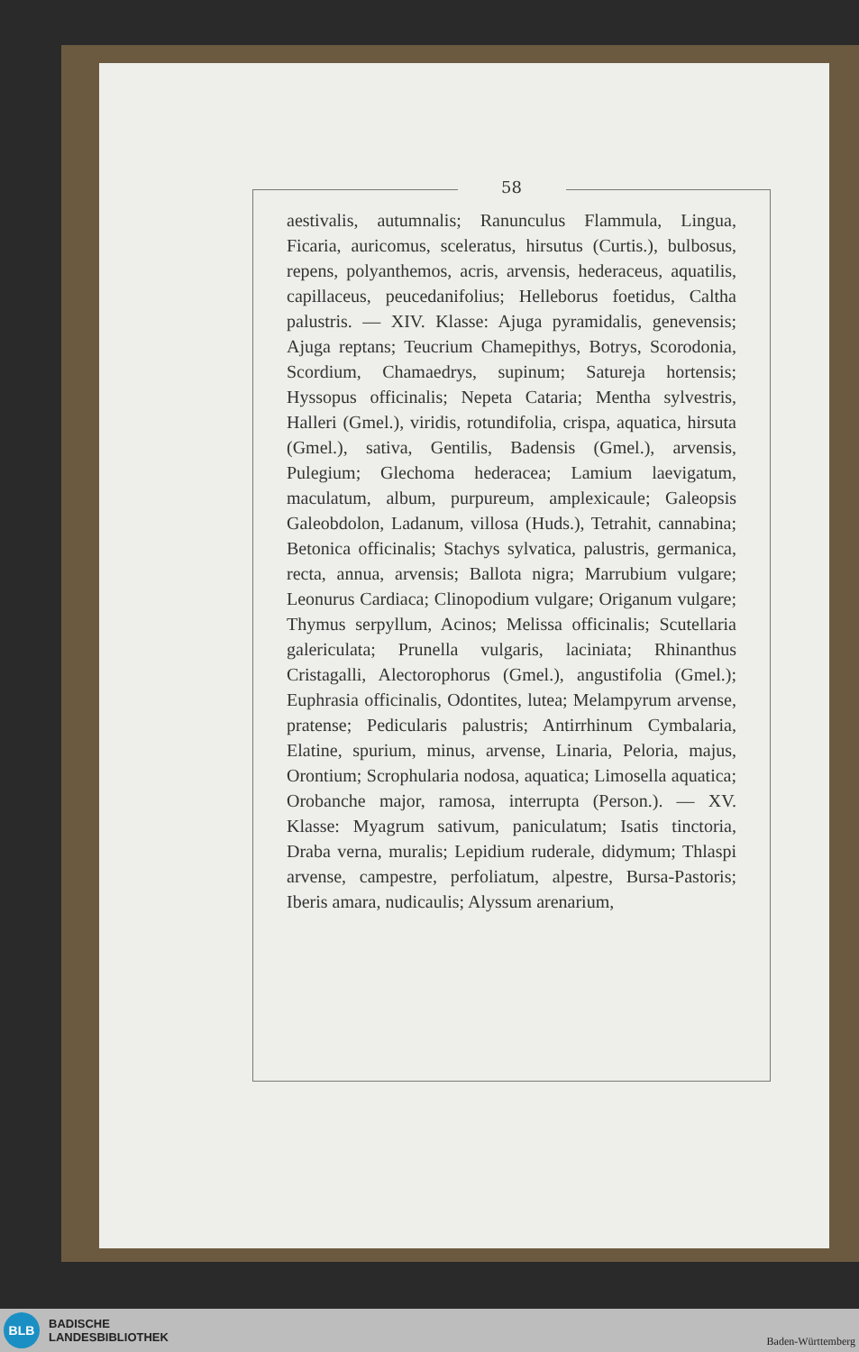58
aestivalis, autumnalis; Ranunculus Flammula, Lingua, Ficaria, auricomus, sceleratus, hirsutus (Curtis.), bulbosus, repens, polyanthemos, acris, arvensis, hederaceus, aquatilis, capillaceus, peucedanifolius; Helleborus foetidus, Caltha palustris. — XIV. Klasse: Ajuga pyramidalis, genevensis; Ajuga reptans; Teucrium Chamepithys, Botrys, Scorodonia, Scordium, Chamaedrys, supinum; Satureja hortensis; Hyssopus officinalis; Nepeta Cataria; Mentha sylvestris, Halleri (Gmel.), viridis, rotundifolia, crispa, aquatica, hirsuta (Gmel.), sativa, Gentilis, Badensis (Gmel.), arvensis, Pulegium; Glechoma hederacea; Lamium laevigatum, maculatum, album, purpureum, amplexicaule; Galeopsis Galeobdolon, Ladanum, villosa (Huds.), Tetrahit, cannabina; Betonica officinalis; Stachys sylvatica, palustris, germanica, recta, annua, arvensis; Ballota nigra; Marrubium vulgare; Leonurus Cardiaca; Clinopodium vulgare; Origanum vulgare; Thymus serpyllum, Acinos; Melissa officinalis; Scutellaria galericulata; Prunella vulgaris, laciniata; Rhinanthus Cristagalli, Alectorophorus (Gmel.), angustifolia (Gmel.); Euphrasia officinalis, Odontites, lutea; Melampyrum arvense, pratense; Pedicularis palustris; Antirrhinum Cymbalaria, Elatine, spurium, minus, arvense, Linaria, Peloria, majus, Orontium; Scrophularia nodosa, aquatica; Limosella aquatica; Orobanche major, ramosa, interrupta (Person.). — XV. Klasse: Myagrum sativum, paniculatum; Isatis tinctoria, Draba verna, muralis; Lepidium ruderale, didymum; Thlaspi arvense, campestre, perfoliatum, alpestre, Bursa-Pastoris; Iberis amara, nudicaulis; Alyssum arenarium,
BLB
BADISCHE
LANDESBIBLIOTHEK
Baden-Württemberg